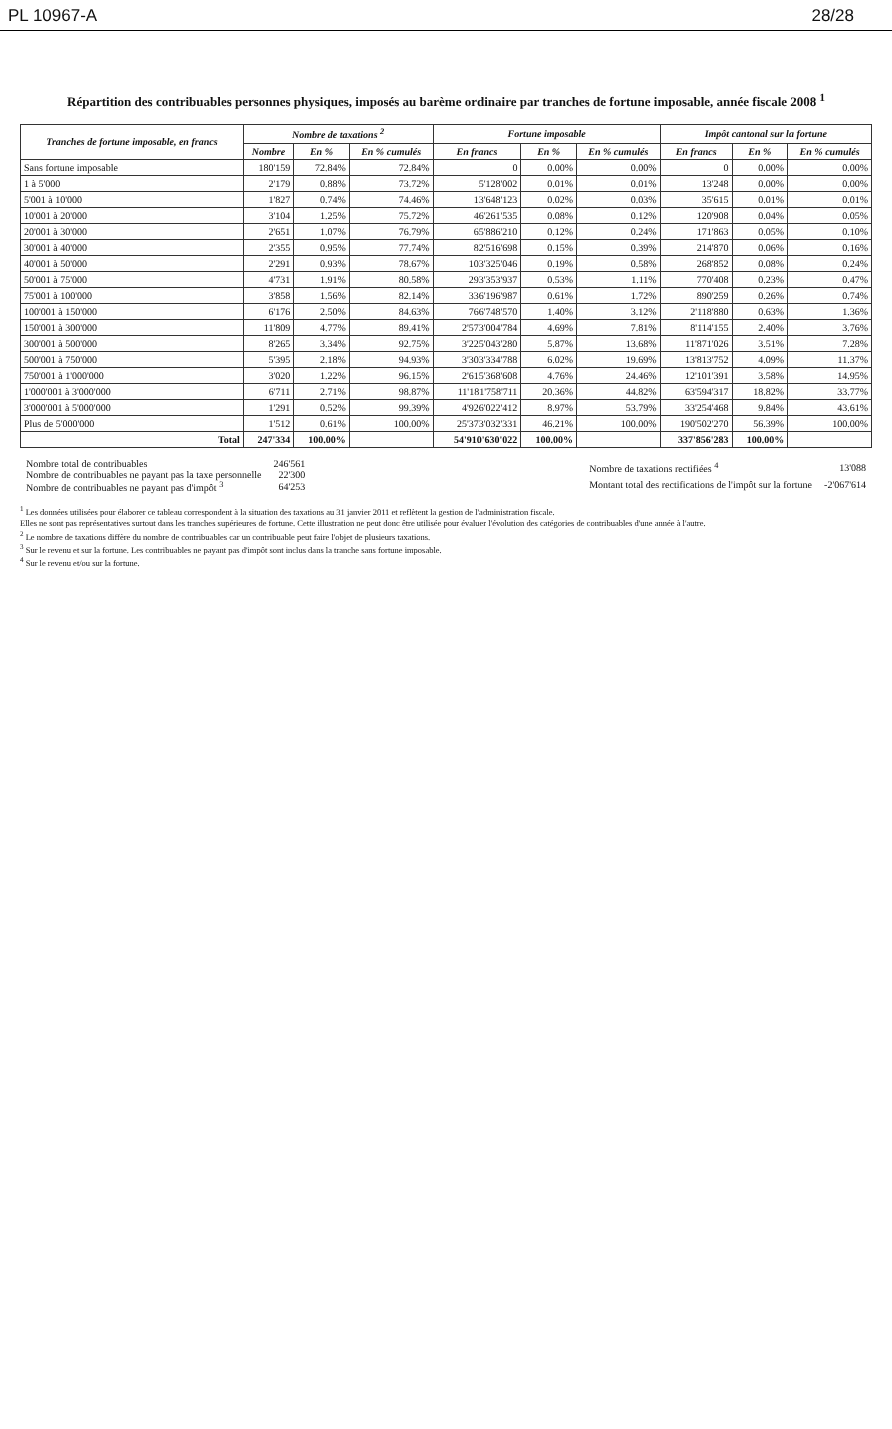PL 10967-A 28/28
Répartition des contribuables personnes physiques, imposés au barème ordinaire par tranches de fortune imposable, année fiscale 2008 <sup>1</sup>
| Tranches de fortune imposable, en francs | Nombre de taxations <sup>2</sup> | | | Fortune imposable | | | Impôt cantonal sur la fortune | | |
| --- | --- | --- | --- | --- | --- | --- | --- | --- | --- |
| | Nombre | En % | En % cumulés | En francs | En % | En % cumulés | En francs | En % | En % cumulés |
| Sans fortune imposable | 180'159 | 72.84% | 72.84% | 0 | 0.00% | 0.00% | 0 | 0.00% | 0.00% |
| 1 à 5'000 | 2'179 | 0.88% | 73.72% | 5'128'002 | 0.01% | 0.01% | 13'248 | 0.00% | 0.00% |
| 5'001 à 10'000 | 1'827 | 0.74% | 74.46% | 13'648'123 | 0.02% | 0.03% | 35'615 | 0.01% | 0.01% |
| 10'001 à 20'000 | 3'104 | 1.25% | 75.72% | 46'261'535 | 0.08% | 0.12% | 120'908 | 0.04% | 0.05% |
| 20'001 à 30'000 | 2'651 | 1.07% | 76.79% | 65'886'210 | 0.12% | 0.24% | 171'863 | 0.05% | 0.10% |
| 30'001 à 40'000 | 2'355 | 0.95% | 77.74% | 82'516'698 | 0.15% | 0.39% | 214'870 | 0.06% | 0.16% |
| 40'001 à 50'000 | 2'291 | 0.93% | 78.67% | 103'325'046 | 0.19% | 0.58% | 268'852 | 0.08% | 0.24% |
| 50'001 à 75'000 | 4'731 | 1.91% | 80.58% | 293'353'937 | 0.53% | 1.11% | 770'408 | 0.23% | 0.47% |
| 75'001 à 100'000 | 3'858 | 1.56% | 82.14% | 336'196'987 | 0.61% | 1.72% | 890'259 | 0.26% | 0.74% |
| 100'001 à 150'000 | 6'176 | 2.50% | 84.63% | 766'748'570 | 1.40% | 3.12% | 2'118'880 | 0.63% | 1.36% |
| 150'001 à 300'000 | 11'809 | 4.77% | 89.41% | 2'573'004'784 | 4.69% | 7.81% | 8'114'155 | 2.40% | 3.76% |
| 300'001 à 500'000 | 8'265 | 3.34% | 92.75% | 3'225'043'280 | 5.87% | 13.68% | 11'871'026 | 3.51% | 7.28% |
| 500'001 à 750'000 | 5'395 | 2.18% | 94.93% | 3'303'334'788 | 6.02% | 19.69% | 13'813'752 | 4.09% | 11.37% |
| 750'001 à 1'000'000 | 3'020 | 1.22% | 96.15% | 2'615'368'608 | 4.76% | 24.46% | 12'101'391 | 3.58% | 14.95% |
| 1'000'001 à 3'000'000 | 6'711 | 2.71% | 98.87% | 11'181'758'711 | 20.36% | 44.82% | 63'594'317 | 18.82% | 33.77% |
| 3'000'001 à 5'000'000 | 1'291 | 0.52% | 99.39% | 4'926'022'412 | 8.97% | 53.79% | 33'254'468 | 9.84% | 43.61% |
| Plus de 5'000'000 | 1'512 | 0.61% | 100.00% | 25'373'032'331 | 46.21% | 100.00% | 190'502'270 | 56.39% | 100.00% |
| Total | 247'334 | 100.00% | | 54'910'630'022 | 100.00% | | 337'856'283 | 100.00% | |
| Nombre total de contribuables | 246'561 |
| Nombre de contribuables ne payant pas la taxe personnelle | 22'300 |
| Nombre de contribuables ne payant pas d'impôt <sup>3</sup> | 64'253 |
| Nombre de taxations rectifiées <sup>4</sup> | 13'088 |
| Montant total des rectifications de l'impôt sur la fortune | -2'067'614 |
<sup>1</sup> Les données utilisées pour élaborer ce tableau correspondent à la situation des taxations au 31 janvier 2011 et reflètent la gestion de l'administration fiscale.
Elles ne sont pas représentatives surtout dans les tranches supérieures de fortune. Cette illustration ne peut donc être utilisée pour évaluer l'évolution des catégories de contribuables d'une année à l'autre.
<sup>2</sup> Le nombre de taxations diffère du nombre de contribuables car un contribuable peut faire l'objet de plusieurs taxations.
<sup>3</sup> Sur le revenu et sur la fortune. Les contribuables ne payant pas d'impôt sont inclus dans la tranche sans fortune imposable.
<sup>4</sup> Sur le revenu et/ou sur la fortune.